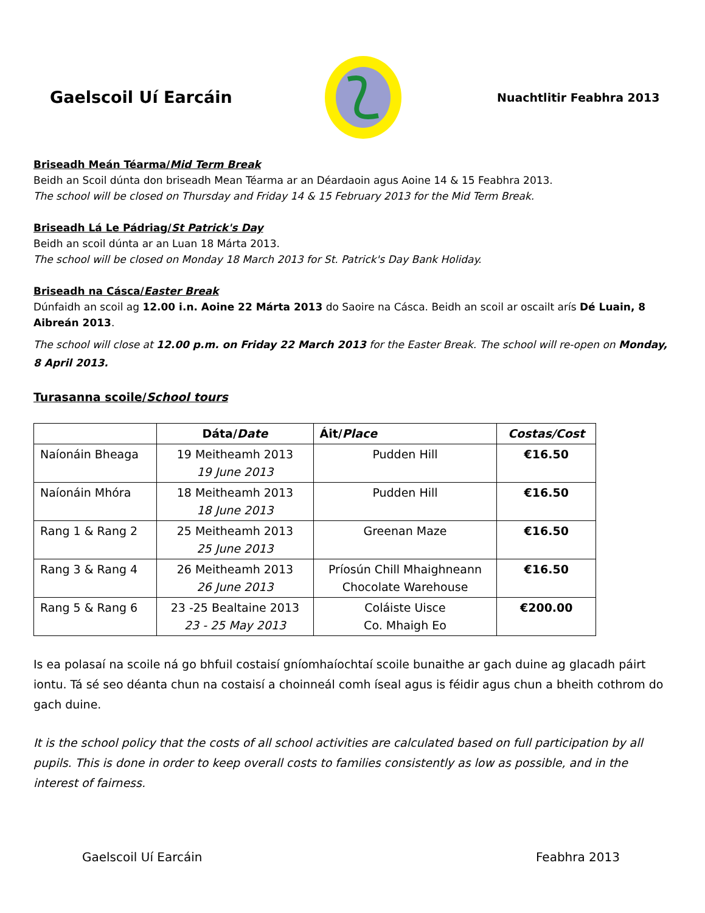Gaelscoil Uí Earcáin
Nuachtlitir Feabhra 2013
Briseadh Meán Téarma/Mid Term Break
Beidh an Scoil dúnta don briseadh Mean Téarma ar an Déardaoin agus Aoine 14 & 15 Feabhra 2013.
The school will be closed on Thursday and Friday 14 & 15 February 2013 for the Mid Term Break.
Briseadh Lá Le Pádriag/St Patrick's Day
Beidh an scoil dúnta ar an Luan 18 Márta 2013.
The school will be closed on Monday 18 March 2013 for St. Patrick's Day Bank Holiday.
Briseadh na Cásca/Easter Break
Dúnfaidh an scoil ag 12.00 i.n. Aoine 22 Márta 2013 do Saoire na Cásca. Beidh an scoil ar oscailt arís Dé Luain, 8 Aibreán 2013.
The school will close at 12.00 p.m. on Friday 22 March 2013 for the Easter Break. The school will re-open on Monday, 8 April 2013.
Turasanna scoile/School tours
| | Dáta/ Date | Áit/ Place | Costas/Cost |
| --- | --- | --- | --- |
| Naíonáin Bheaga | 19 Meitheamh 2013 19 June 2013 | Pudden Hill | €16.50 |
| Naíonáin Mhóra | 18 Meitheamh 2013 18 June 2013 | Pudden Hill | €16.50 |
| Rang 1 & Rang 2 | 25 Meitheamh 2013 25 June 2013 | Greenan Maze | €16.50 |
| Rang 3 & Rang 4 | 26 Meitheamh 2013 26 June 2013 | Príosún Chill Mhaighneann Chocolate Warehouse | €16.50 |
| Rang 5 & Rang 6 | 23 -25 Bealtaine 2013 23 - 25 May 2013 | Coláiste Uisce Co. Mhaigh Eo | €200.00 |
Is ea polasaí na scoile ná go bhfuil costaisí gníomhaíochtaí scoile bunaithe ar gach duine ag glacadh páirt iontu. Tá sé seo déanta chun na costaisí a choinneál comh íseal agus is féidir agus chun a bheith cothrom do gach duine.
It is the school policy that the costs of all school activities are calculated based on full participation by all pupils. This is done in order to keep overall costs to families consistently as low as possible, and in the interest of fairness.
Gaelscoil Uí Earcáin Feabhra 2013